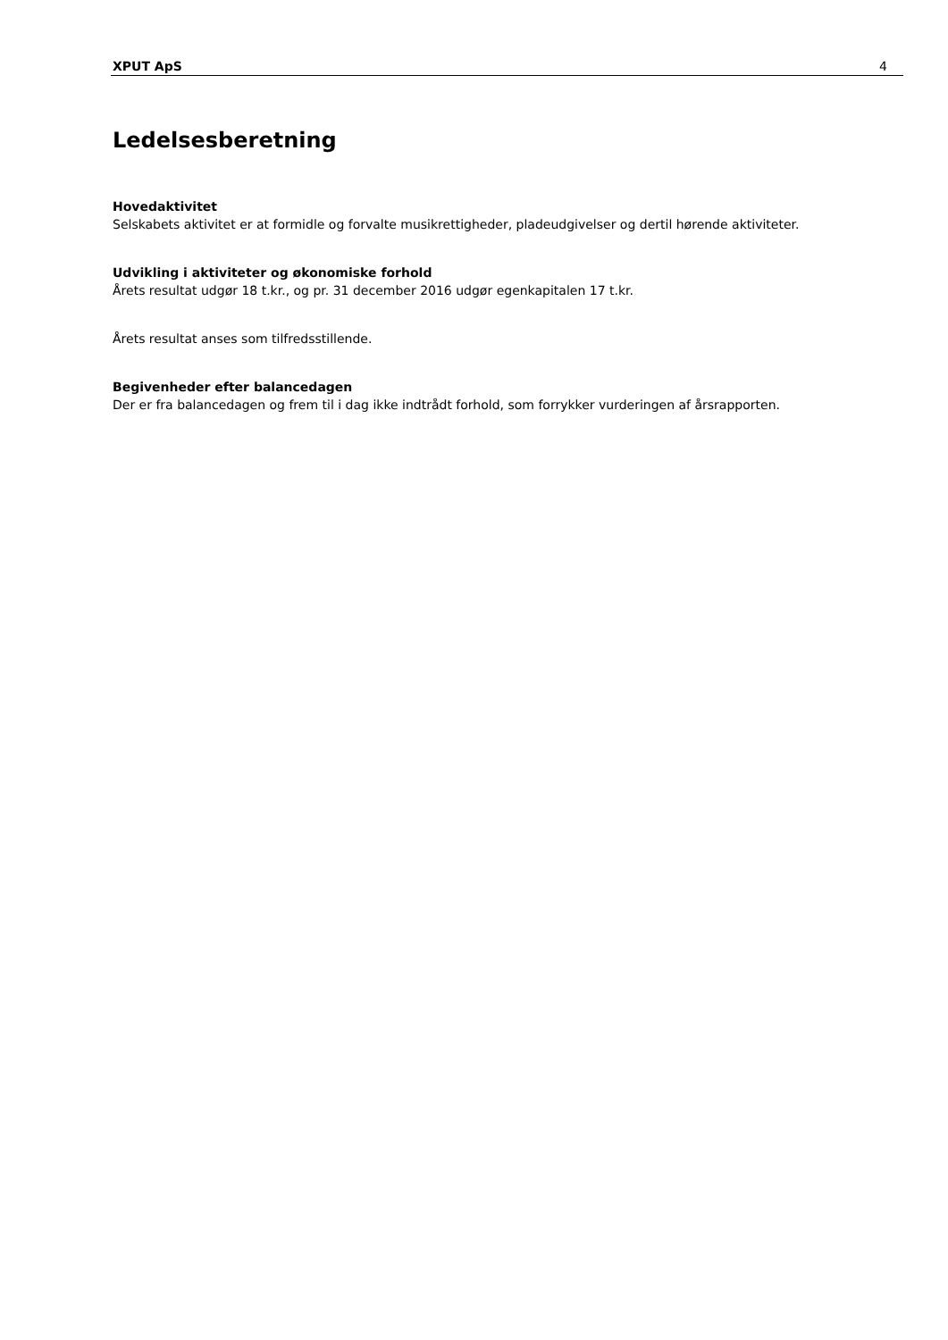XPUT ApS 4
Ledelsesberetning
Hovedaktivitet
Selskabets aktivitet er at formidle og forvalte musikrettigheder, pladeudgivelser og dertil hørende aktiviteter.
Udvikling i aktiviteter og økonomiske forhold
Årets resultat udgør 18 t.kr., og pr. 31 december 2016 udgør egenkapitalen 17 t.kr.
Årets resultat anses som tilfredsstillende.
Begivenheder efter balancedagen
Der er fra balancedagen og frem til i dag ikke indtrådt forhold, som forrykker vurderingen af årsrapporten.